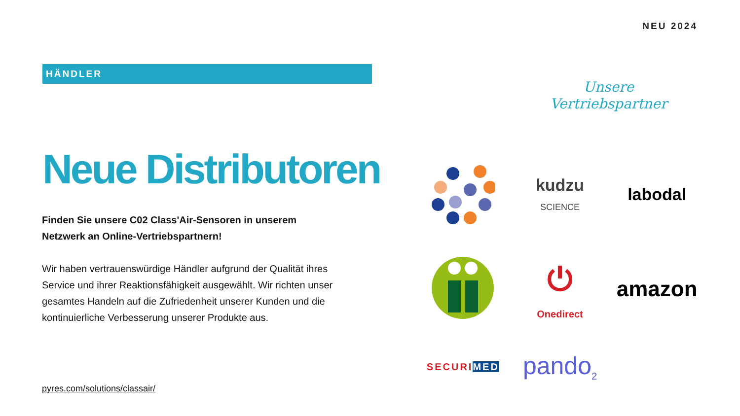NEU 2024
HÄNDLER
Neue Distributoren
Finden Sie unsere C02 Class'Air-Sensoren in unserem Netzwerk an Online-Vertriebspartnern!
Wir haben vertrauenswürdige Händler aufgrund der Qualität ihres Service und ihrer Reaktionsfähigkeit ausgewählt. Wir richten unser gesamtes Handeln auf die Zufriedenheit unserer Kunden und die kontinuierliche Verbesserung unserer Produkte aus.
pyres.com/solutions/classair/
Unsere
Vertriebspartner
kudzu
SCIENCE
labodal
⏻
Onedirect
amazon
SECURIMED
pando<sub>2</sub>